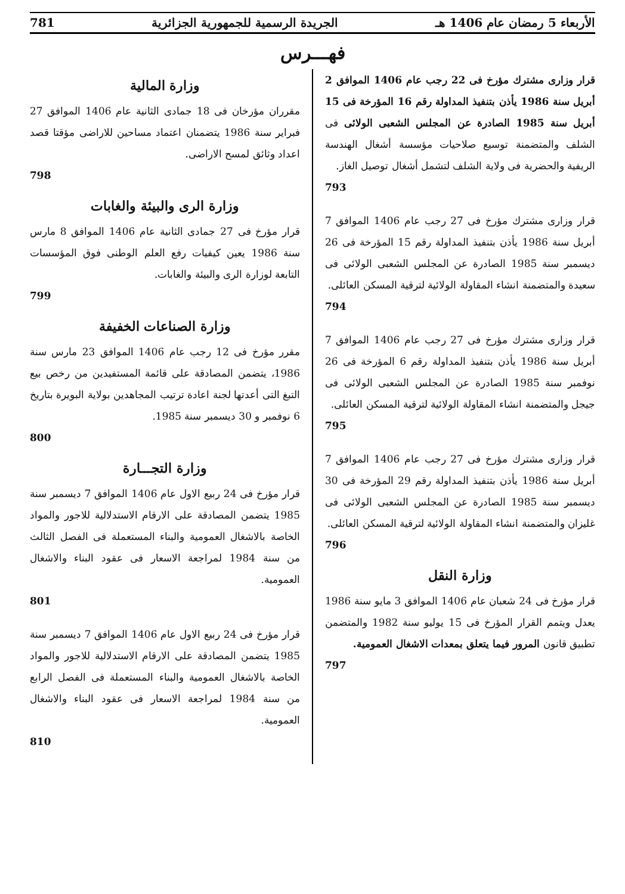الأربعاء 5 رمضان عام 1406 هـ الجريدة الرسمية للجمهورية الجزائرية 781
فهـــرس
قرار وزارى مشترك مؤرخ فى 22 رجب عام 1406 الموافق 2 أبريل سنة 1986 يأذن بتنفيذ المداولة رقم 16 المؤرخة فى 15 أبريل سنة 1985 الصادرة عن المجلس الشعبى الولائى فى الشلف والمتضمنة توسيع صلاحيات مؤسسة أشغال الهندسة الريفية والحضرية فى ولاية الشلف لتشمل أشغال توصيل الغاز.
793
قرار وزارى مشترك مؤرخ فى 27 رجب عام 1406 الموافق 7 أبريل سنة 1986 يأذن بتنفيذ المداولة رقم 15 المؤرخة فى 26 ديسمبر سنة 1985 الصادرة عن المجلس الشعبى الولائى فى سعيدة والمتضمنة انشاء المقاولة الولائية لترقية المسكن العائلى.
794
قرار وزارى مشترك مؤرخ فى 27 رجب عام 1406 الموافق 7 أبريل سنة 1986 يأذن بتنفيذ المداولة رقم 6 المؤرخة فى 26 نوفمبر سنة 1985 الصادرة عن المجلس الشعبى الولائى فى جيجل والمتضمنة انشاء المقاولة الولائية لترقية المسكن العائلى.
795
قرار وزارى مشترك مؤرخ فى 27 رجب عام 1406 الموافق 7 أبريل سنة 1986 يأذن بتنفيذ المداولة رقم 29 المؤرخة فى 30 ديسمبر سنة 1985 الصادرة عن المجلس الشعبى الولائى فى غليزان والمتضمنة انشاء المقاولة الولائية لترقية المسكن العائلى.
796
وزارة النقل
قرار مؤرخ فى 24 شعبان عام 1406 الموافق 3 مايو سنة 1986 يعدل ويتمم القرار المؤرخ فى 15 يوليو سنة 1982 والمتضمن تطبيق قانون المرور فيما يتعلق بمعدات الاشغال العمومية.
797
وزارة المالية
مقرران مؤرخان فى 18 جمادى الثانية عام 1406 الموافق 27 فبراير سنة 1986 يتضمنان اعتماد مساحين للاراضى مؤقتا قصد اعداد وثائق لمسح الاراضى.
798
وزارة الرى والبيئة والغابات
قرار مؤرخ فى 27 جمادى الثانية عام 1406 الموافق 8 مارس سنة 1986 يعين كيفيات رفع العلم الوطنى فوق المؤسسات التابعة لوزارة الرى والبيئة والغابات.
799
وزارة الصناعات الخفيفة
مقرر مؤرخ فى 12 رجب عام 1406 الموافق 23 مارس سنة 1986، يتضمن المصادقة على قائمة المستفيدين من رخص بيع التبغ التى أعدتها لجنة اعادة ترتيب المجاهدين بولاية البويرة بتاريخ 6 نوفمبر و 30 ديسمبر سنة 1985.
800
وزارة التجـــارة
قرار مؤرخ فى 24 ربيع الاول عام 1406 الموافق 7 ديسمبر سنة 1985 يتضمن المصادقة على الارقام الاستدلالية للاجور والمواد الخاصة بالاشغال العمومية والبناء المستعملة فى الفصل الثالث من سنة 1984 لمراجعة الاسعار فى عقود البناء والاشغال العمومية.
801
قرار مؤرخ فى 24 ربيع الاول عام 1406 الموافق 7 ديسمبر سنة 1985 يتضمن المصادقة على الارقام الاستدلالية للاجور والمواد الخاصة بالاشغال العمومية والبناء المستعملة فى الفصل الرابع من سنة 1984 لمراجعة الاسعار فى عقود البناء والاشغال العمومية.
810